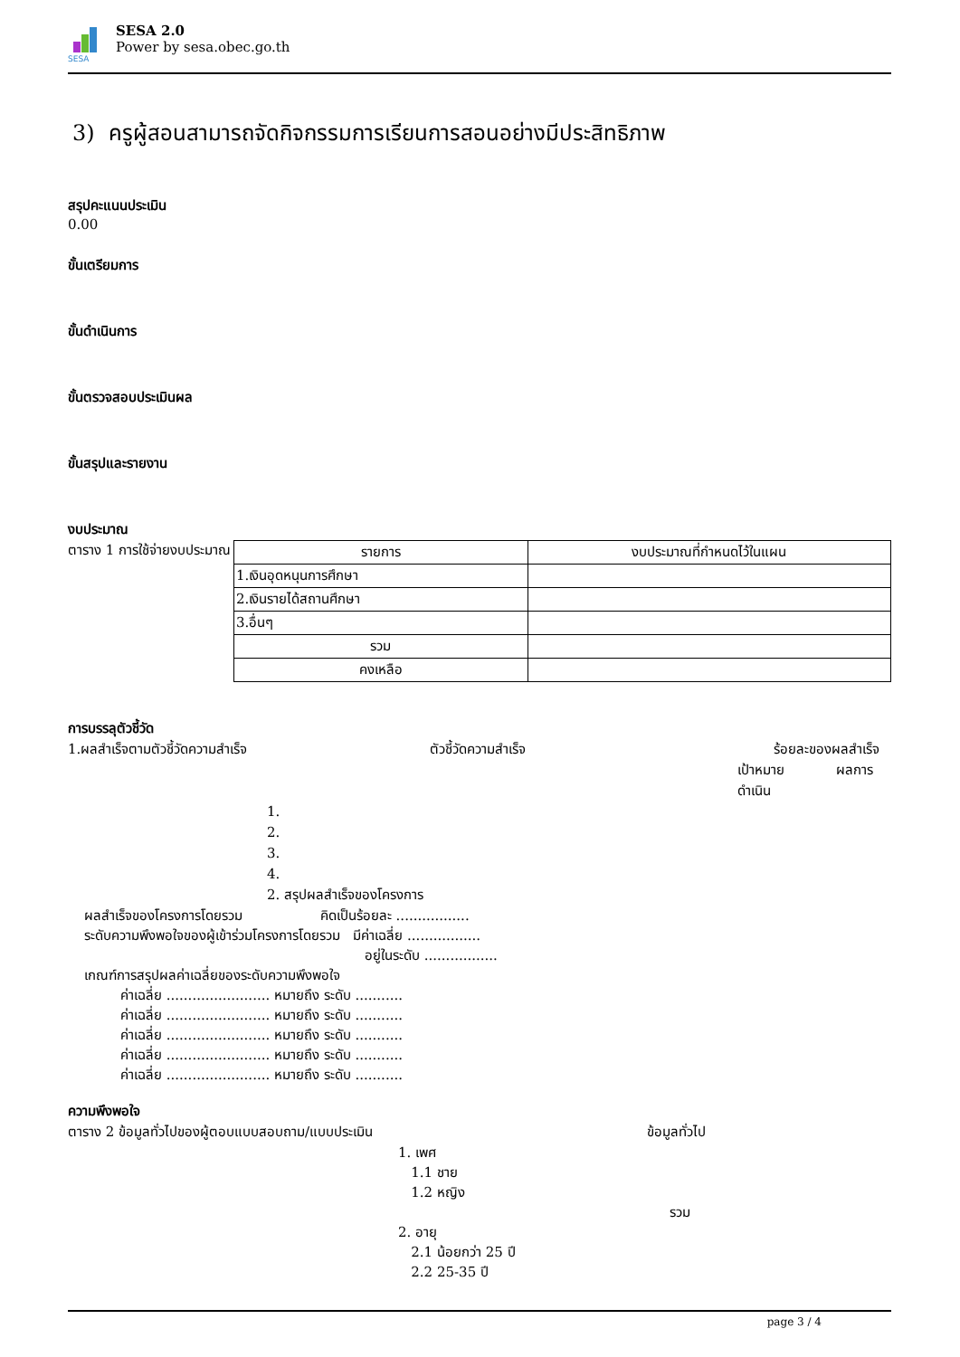SESA
SESA 2.0
Power by sesa.obec.go.th
3) ครูผู้สอนสามารถจัดกิจกรรมการเรียนการสอนอย่างมีประสิทธิภาพ
สรุปคะแนนประเมิน
0.00
ขั้นเตรียมการ
ขั้นดำเนินการ
ขั้นตรวจสอบประเมินผล
ขั้นสรุปและรายงาน
งบประมาณ
ตาราง 1 การใช้จ่ายงบประมาณ
| รายการ | งบประมาณที่กำหนดไว้ในแผน |
| 1.เงินอุดหนุนการศึกษา | |
| 2.เงินรายได้สถานศึกษา | |
| 3.อื่นๆ | |
| รวม | |
| คงเหลือ | |
การบรรลุตัวชี้วัด
1.ผลสำเร็จตามตัวชี้วัดความสำเร็จ ตัวชี้วัดความสำเร็จ ร้อยละของผลสำเร็จ
เป้าหมาย ผลการดำเนิน
1.
2.
3.
4.
2. สรุปผลสำเร็จของโครงการ
ผลสำเร็จของโครงการโดยรวม คิดเป็นร้อยละ .................
ระดับความพึงพอใจของผู้เข้าร่วมโครงการโดยรวม มีค่าเฉลี่ย .................
อยู่ในระดับ .................
เกณฑ์การสรุปผลค่าเฉลี่ยของระดับความพึงพอใจ
ค่าเฉลี่ย ........................ หมายถึง ระดับ ...........
ค่าเฉลี่ย ........................ หมายถึง ระดับ ...........
ค่าเฉลี่ย ........................ หมายถึง ระดับ ...........
ค่าเฉลี่ย ........................ หมายถึง ระดับ ...........
ค่าเฉลี่ย ........................ หมายถึง ระดับ ...........
ความพึงพอใจ
ตาราง 2 ข้อมูลทั่วไปของผู้ตอบแบบสอบถาม/แบบประเมิน ข้อมูลทั่วไป
1. เพศ
1.1 ชาย
1.2 หญิง
รวม
2. อายุ
2.1 น้อยกว่า 25 ปี
2.2 25-35 ปี
page 3 / 4